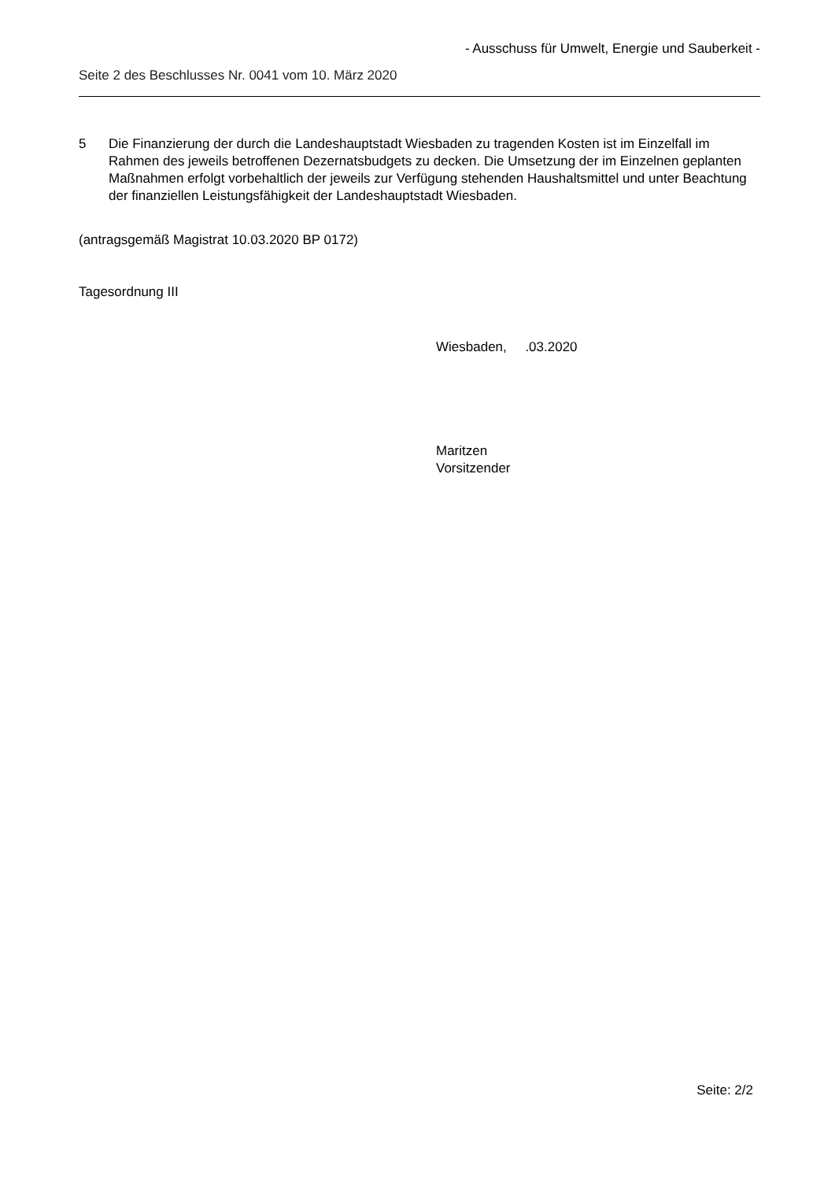- Ausschuss für Umwelt, Energie und Sauberkeit -
Seite 2 des Beschlusses Nr. 0041 vom 10. März 2020
5 Die Finanzierung der durch die Landeshauptstadt Wiesbaden zu tragenden Kosten ist im Einzelfall im Rahmen des jeweils betroffenen Dezernatsbudgets zu decken. Die Umsetzung der im Einzelnen geplanten Maßnahmen erfolgt vorbehaltlich der jeweils zur Verfügung stehenden Haushaltsmittel und unter Beachtung der finanziellen Leistungsfähigkeit der Landeshauptstadt Wiesbaden.
(antragsgemäß Magistrat 10.03.2020 BP 0172)
Tagesordnung III
Wiesbaden, .03.2020
Maritzen
Vorsitzender
Seite: 2/2